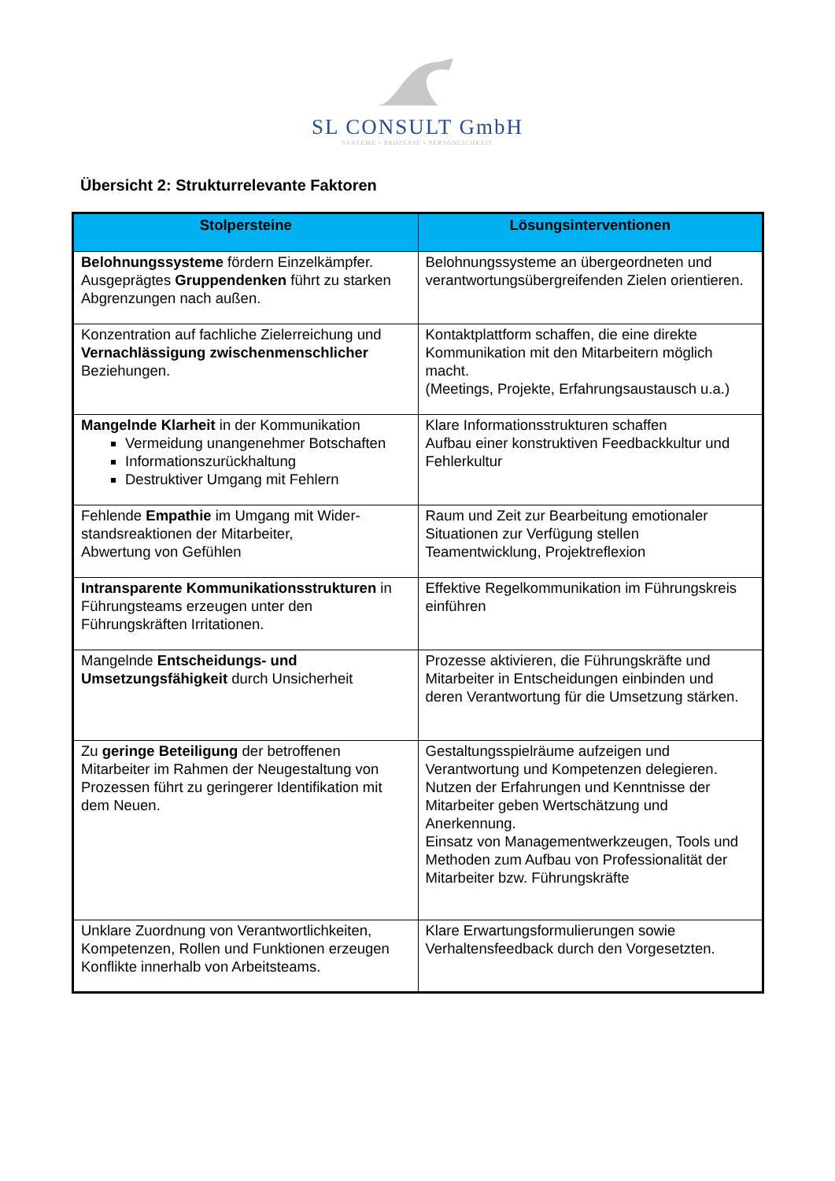SL CONSULT GmbH
SYSTEME • PROZESSE • PERSÖNLICHKEIT
Übersicht 2: Strukturrelevante Faktoren
| Stolpersteine | Lösungsinterventionen |
| --- | --- |
| Belohnungssysteme fördern Einzelkämpfer. Ausgeprägtes Gruppendenken führt zu starken Abgrenzungen nach außen. | Belohnungssysteme an übergeordneten und verantwortungsübergreifenden Zielen orientieren. |
| Konzentration auf fachliche Zielerreichung und Vernachlässigung zwischenmenschlicher Beziehungen. | Kontaktplattform schaffen, die eine direkte Kommunikation mit den Mitarbeitern möglich macht. (Meetings, Projekte, Erfahrungsaustausch u.a.) |
| Mangelnde Klarheit in der Kommunikation Vermeidung unangenehmer Botschaften Informationszurückhaltung Destruktiver Umgang mit Fehlern | Klare Informationsstrukturen schaffen Aufbau einer konstruktiven Feedbackkultur und Fehlerkultur |
| Fehlende Empathie im Umgang mit Wider-standsreaktionen der Mitarbeiter, Abwertung von Gefühlen | Raum und Zeit zur Bearbeitung emotionaler Situationen zur Verfügung stellen Teamentwicklung, Projektreflexion |
| Intransparente Kommunikationsstrukturen in Führungsteams erzeugen unter den Führungskräften Irritationen. | Effektive Regelkommunikation im Führungskreis einführen |
| Mangelnde Entscheidungs- und Umsetzungsfähigkeit durch Unsicherheit | Prozesse aktivieren, die Führungskräfte und Mitarbeiter in Entscheidungen einbinden und deren Verantwortung für die Umsetzung stärken. |
| Zu geringe Beteiligung der betroffenen Mitarbeiter im Rahmen der Neugestaltung von Prozessen führt zu geringerer Identifikation mit dem Neuen. | Gestaltungsspielräume aufzeigen und Verantwortung und Kompetenzen delegieren. Nutzen der Erfahrungen und Kenntnisse der Mitarbeiter geben Wertschätzung und Anerkennung. Einsatz von Managementwerkzeugen, Tools und Methoden zum Aufbau von Professionalität der Mitarbeiter bzw. Führungskräfte |
| Unklare Zuordnung von Verantwortlichkeiten, Kompetenzen, Rollen und Funktionen erzeugen Konflikte innerhalb von Arbeitsteams. | Klare Erwartungsformulierungen sowie Verhaltensfeedback durch den Vorgesetzten. |